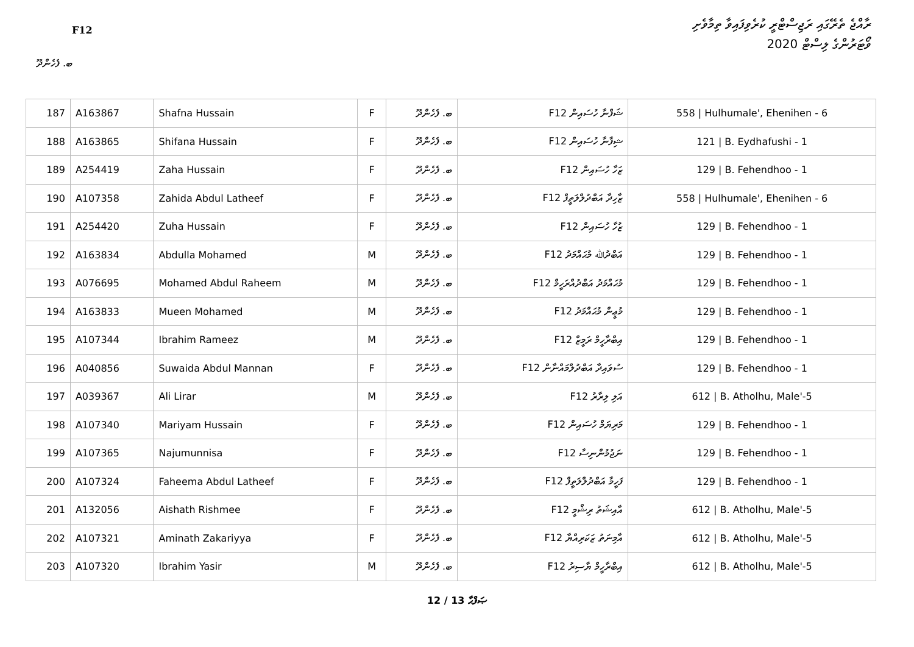F12
ރާއްޖެ ތެރޭގައި ރަޖިސްޓްރީ ކުރެވިފައިވާ ތިމާވެށި
ވޯޓަރުންގެ ލިސްޓް 2020
ބ. ފެހެންދޫ
| 187 | A163867 | Shafna Hussain | F | ބ. ފެހެންދޫ | ޝަފްނާ ހުސައިން F12 | 558 / Hulhumale', Ehenihen - 6 |
| 188 | A163865 | Shifana Hussain | F | ބ. ފެހެންދޫ | ޝިފާނާ ހުސައިން F12 | 121 / B. Eydhafushi - 1 |
| 189 | A254419 | Zaha Hussain | F | ބ. ފެހެންދޫ | ޒަހާ ހުސައިން F12 | 129 / B. Fehendhoo - 1 |
| 190 | A107358 | Zahida Abdul Latheef | F | ބ. ފެހެންދޫ | ޒާހިދާ އަބްދުލްލަތީފް F12 | 558 / Hulhumale', Ehenihen - 6 |
| 191 | A254420 | Zuha Hussain | F | ބ. ފެހެންދޫ | ޒުހާ ހުސައިން F12 | 129 / B. Fehendhoo - 1 |
| 192 | A163834 | Abdulla Mohamed | M | ބ. ފެހެންދޫ | އަބްދުﷲ މުޙައްމަދު F12 | 129 / B. Fehendhoo - 1 |
| 193 | A076695 | Mohamed Abdul Raheem | M | ބ. ފެހެންދޫ | މުޙައްމަދު އަބްދުއްރަހީމް F12 | 129 / B. Fehendhoo - 1 |
| 194 | A163833 | Mueen Mohamed | M | ބ. ފެހެންދޫ | މުޢީން މުޙައްމަދު F12 | 129 / B. Fehendhoo - 1 |
| 195 | A107344 | Ibrahim Rameez | M | ބ. ފެހެންދޫ | އިބްރާހީމް ރަމީޒް F12 | 129 / B. Fehendhoo - 1 |
| 196 | A040856 | Suwaida Abdul Mannan | F | ބ. ފެހެންދޫ | ސުވައިދާ އަބްދުލްމައްނާން F12 | 129 / B. Fehendhoo - 1 |
| 197 | A039367 | Ali Lirar | M | ބ. ފެހެންދޫ | އަލި ލިރާރު F12 | 612 / B. Atholhu, Male'-5 |
| 198 | A107340 | Mariyam Hussain | F | ބ. ފެހެންދޫ | މަރިޔަމް ހުސައިން F12 | 129 / B. Fehendhoo - 1 |
| 199 | A107365 | Najumunnisa | F | ބ. ފެހެންދޫ | ނަޖުމުންނިސާ F12 | 129 / B. Fehendhoo - 1 |
| 200 | A107324 | Faheema Abdul Latheef | F | ބ. ފެހެންދޫ | ފަހީމާ އަބްދުލްލަތީފް F12 | 129 / B. Fehendhoo - 1 |
| 201 | A132056 | Aishath Rishmee | F | ބ. ފެހެންދޫ | އާއިޝަތު ރިޝްމީ F12 | 612 / B. Atholhu, Male'-5 |
| 202 | A107321 | Aminath Zakariyya | F | ބ. ފެހެންދޫ | އާމިނަތު ޒަކަރިއްޔާ F12 | 612 / B. Atholhu, Male'-5 |
| 203 | A107320 | Ibrahim Yasir | M | ބ. ފެހެންދޫ | އިބްރާހީމް ޔާސިރު F12 | 612 / B. Atholhu, Male'-5 |
12 / 13 ޞަފްޙާ